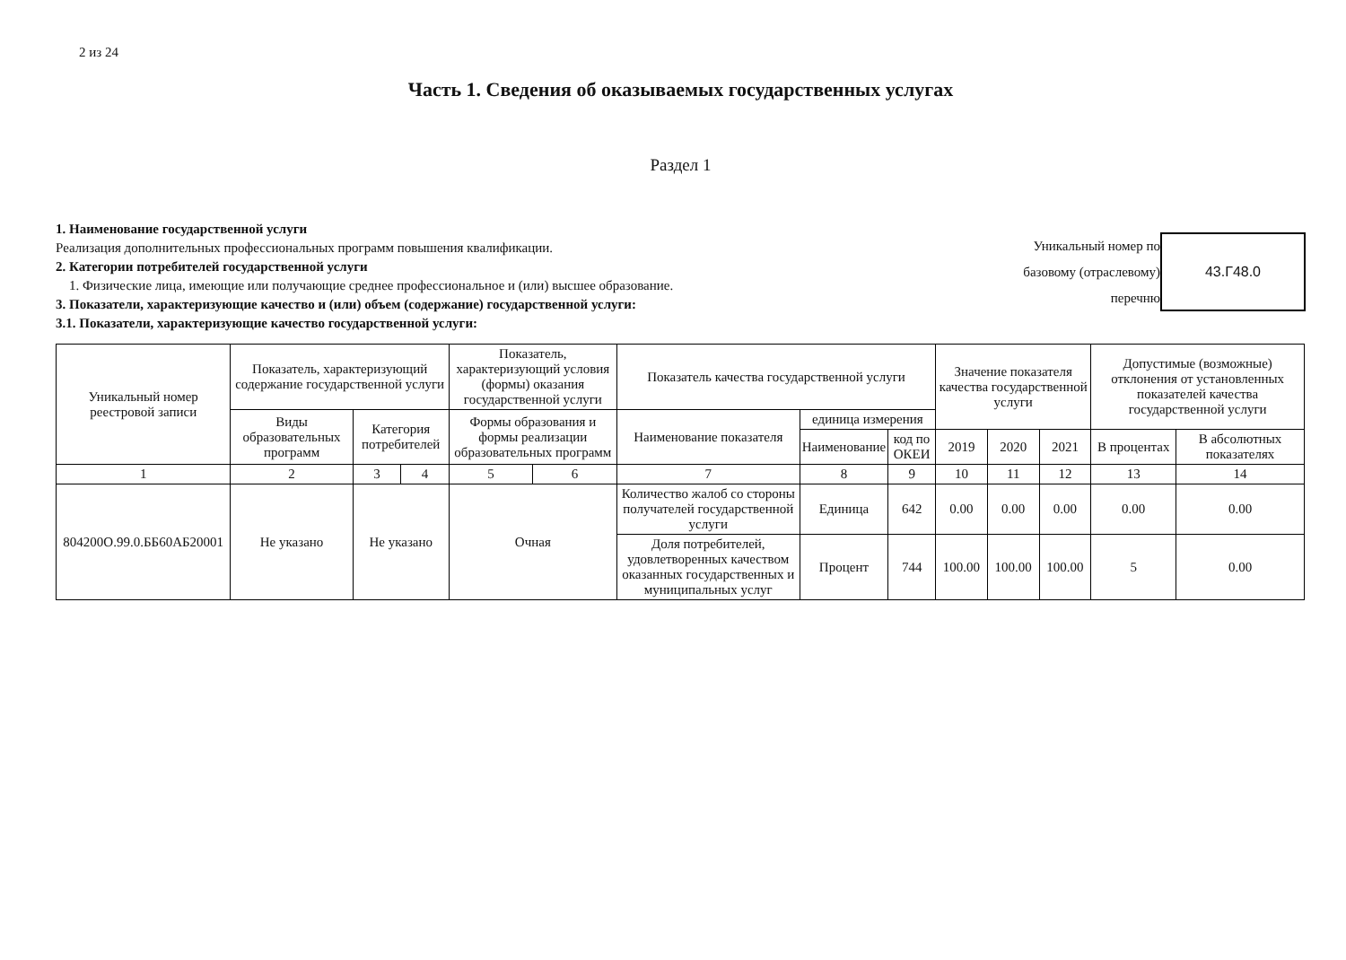2 из 24
Часть 1. Сведения об оказываемых государственных услугах
Раздел 1
1. Наименование государственной услуги
Реализация дополнительных профессиональных программ повышения квалификации.
2. Категории потребителей государственной услуги
1. Физические лица, имеющие или получающие среднее профессиональное и (или) высшее образование.
3. Показатели, характеризующие качество и (или) объем (содержание) государственной услуги:
3.1. Показатели, характеризующие качество государственной услуги:
Уникальный номер по
базовому (отраслевому)
перечню
43.Г48.0
| Уникальный номер реестровой записи | Показатель, характеризующий содержание государственной услуги | | | Показатель, характеризующий условия (формы) оказания государственной услуги | | Показатель качества государственной услуги | | | Значение показателя качества государственной услуги | | | Допустимые (возможные) отклонения от установленных показателей качества государственной услуги | |
| --- | --- | --- | --- | --- | --- | --- | --- | --- | --- | --- | --- | --- | --- |
| | Виды образовательных программ | Категория потребителей | | Формы образования и формы реализации образовательных программ | | Наименование показателя | единица измерения | | | | | | |
| | | | | | | | Наименование | код по ОКЕИ | 2019 | 2020 | 2021 | В процентах | В абсолютных показателях |
| 1 | 2 | 3 | 4 | 5 | 6 | 7 | 8 | 9 | 10 | 11 | 12 | 13 | 14 |
| 804200О.99.0.ББ60АБ20001 | Не указано | Не указано | | Очная | | Количество жалоб со стороны получателей государственной услуги | Единица | 642 | 0.00 | 0.00 | 0.00 | 0.00 | 0.00 |
| | | | | | | Доля потребителей, удовлетворенных качеством оказанных государственных и муниципальных услуг | Процент | 744 | 100.00 | 100.00 | 100.00 | 5 | 0.00 |